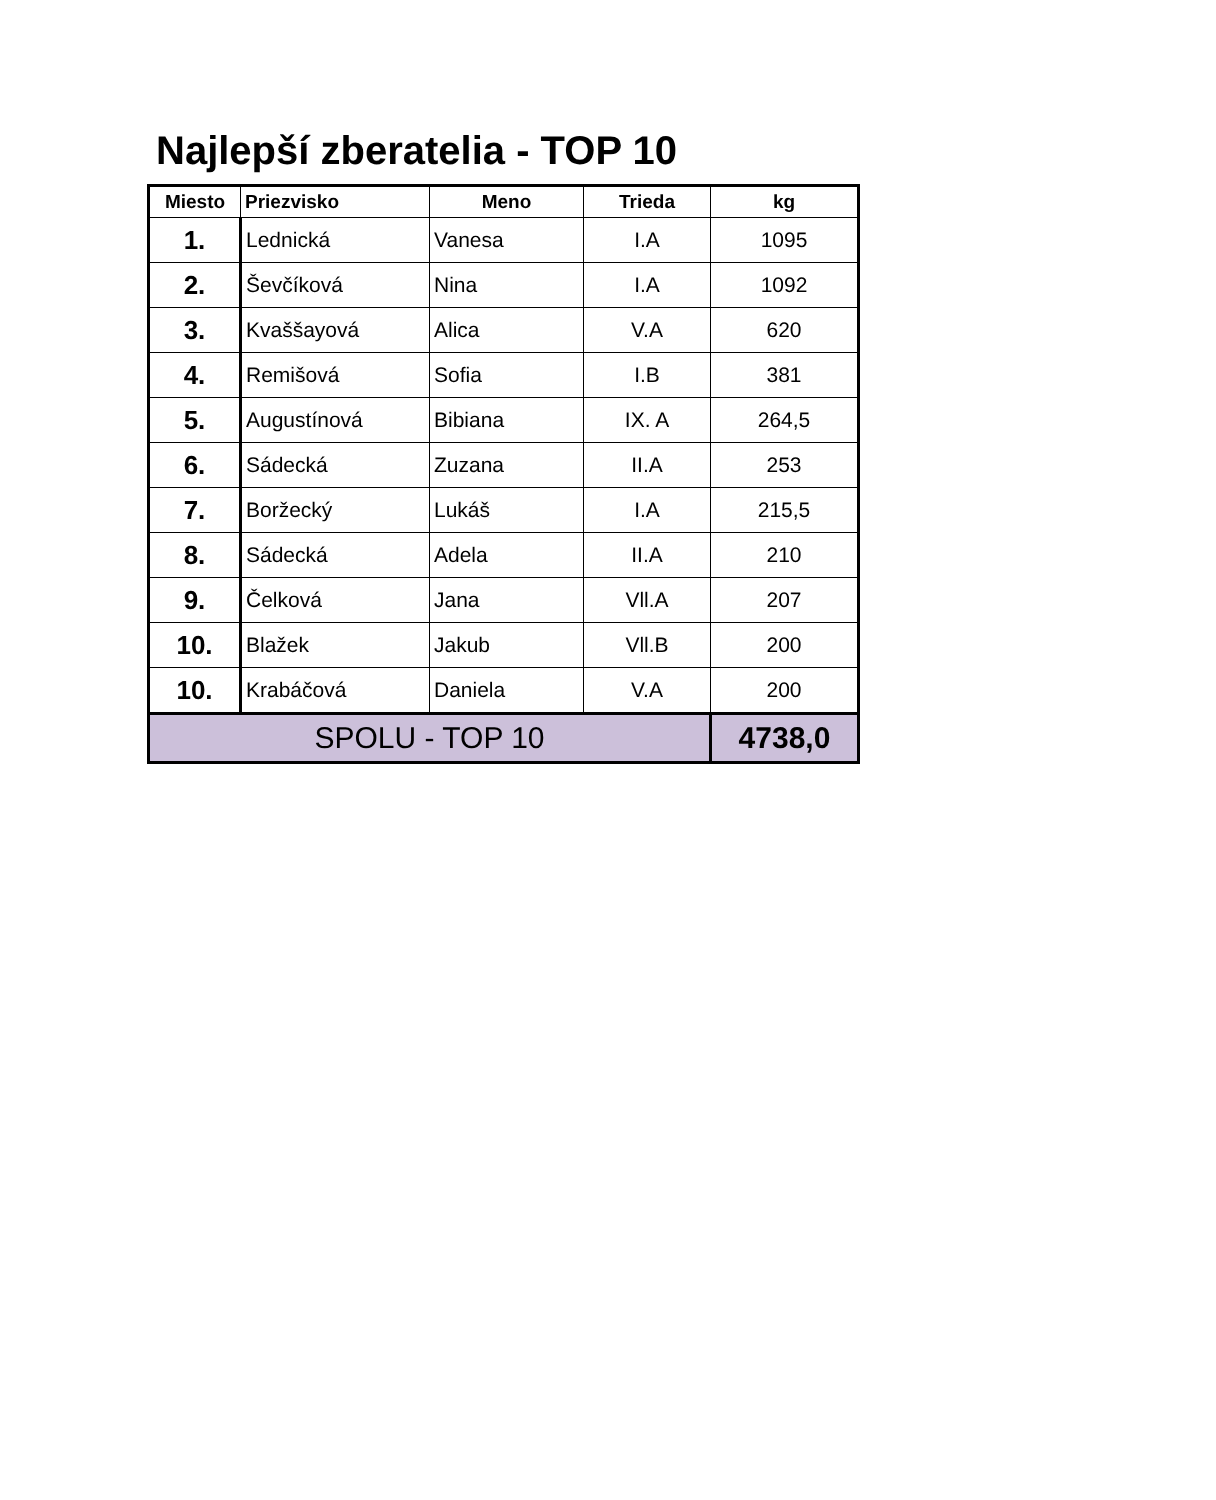Najlepší zberatelia - TOP 10
| Miesto | Priezvisko | Meno | Trieda | kg |
| --- | --- | --- | --- | --- |
| 1. | Lednická | Vanesa | I.A | 1095 |
| 2. | Ševčíková | Nina | I.A | 1092 |
| 3. | Kvaššayová | Alica | V.A | 620 |
| 4. | Remišová | Sofia | I.B | 381 |
| 5. | Augustínová | Bibiana | IX. A | 264,5 |
| 6. | Sádecká | Zuzana | II.A | 253 |
| 7. | Boržecký | Lukáš | I.A | 215,5 |
| 8. | Sádecká | Adela | II.A | 210 |
| 9. | Čelková | Jana | Vll.A | 207 |
| 10. | Blažek | Jakub | Vll.B | 200 |
| 10. | Krabáčová | Daniela | V.A | 200 |
| SPOLU - TOP 10 | | | | 4738,0 |